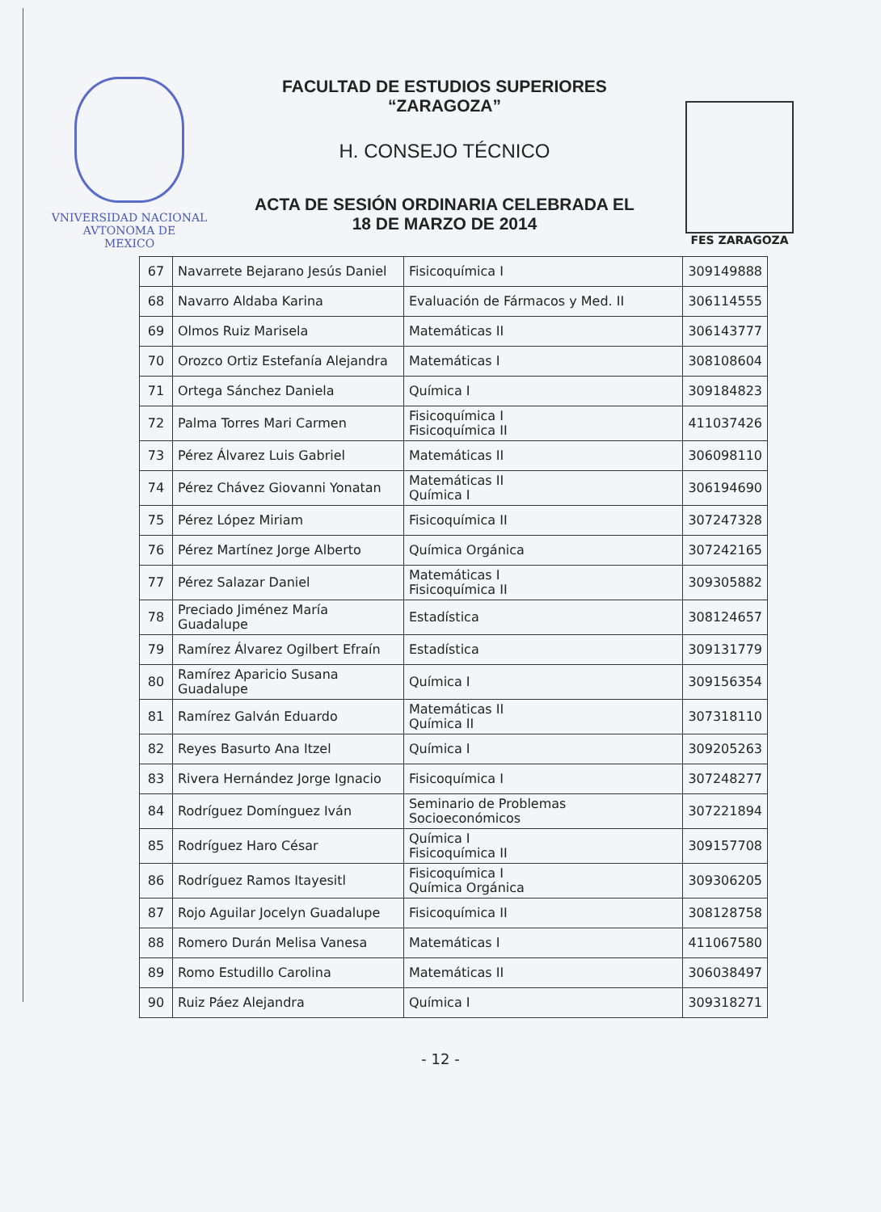VNIVERSIDAD NACIONAL
AVTONOMA DE
MEXICO
FACULTAD DE ESTUDIOS SUPERIORES
“ZARAGOZA”
H. CONSEJO TÉCNICO
ACTA DE SESIÓN ORDINARIA CELEBRADA EL
18 DE MARZO DE 2014
FES ZARAGOZA
| 67 | Navarrete Bejarano Jesús Daniel | Fisicoquímica I | 309149888 |
| 68 | Navarro Aldaba Karina | Evaluación de Fármacos y Med. II | 306114555 |
| 69 | Olmos Ruiz Marisela | Matemáticas II | 306143777 |
| 70 | Orozco Ortiz Estefanía Alejandra | Matemáticas I | 308108604 |
| 71 | Ortega Sánchez Daniela | Química I | 309184823 |
| 72 | Palma Torres Mari Carmen | Fisicoquímica I Fisicoquímica II | 411037426 |
| 73 | Pérez Álvarez Luis Gabriel | Matemáticas II | 306098110 |
| 74 | Pérez Chávez Giovanni Yonatan | Matemáticas II Química I | 306194690 |
| 75 | Pérez López Miriam | Fisicoquímica II | 307247328 |
| 76 | Pérez Martínez Jorge Alberto | Química Orgánica | 307242165 |
| 77 | Pérez Salazar Daniel | Matemáticas I Fisicoquímica II | 309305882 |
| 78 | Preciado Jiménez María Guadalupe | Estadística | 308124657 |
| 79 | Ramírez Álvarez Ogilbert Efraín | Estadística | 309131779 |
| 80 | Ramírez Aparicio Susana Guadalupe | Química I | 309156354 |
| 81 | Ramírez Galván Eduardo | Matemáticas II Química II | 307318110 |
| 82 | Reyes Basurto Ana Itzel | Química I | 309205263 |
| 83 | Rivera Hernández Jorge Ignacio | Fisicoquímica I | 307248277 |
| 84 | Rodríguez Domínguez Iván | Seminario de Problemas Socioeconómicos | 307221894 |
| 85 | Rodríguez Haro César | Química I Fisicoquímica II | 309157708 |
| 86 | Rodríguez Ramos Itayesitl | Fisicoquímica I Química Orgánica | 309306205 |
| 87 | Rojo Aguilar Jocelyn Guadalupe | Fisicoquímica II | 308128758 |
| 88 | Romero Durán Melisa Vanesa | Matemáticas I | 411067580 |
| 89 | Romo Estudillo Carolina | Matemáticas II | 306038497 |
| 90 | Ruiz Páez Alejandra | Química I | 309318271 |
- 12 -